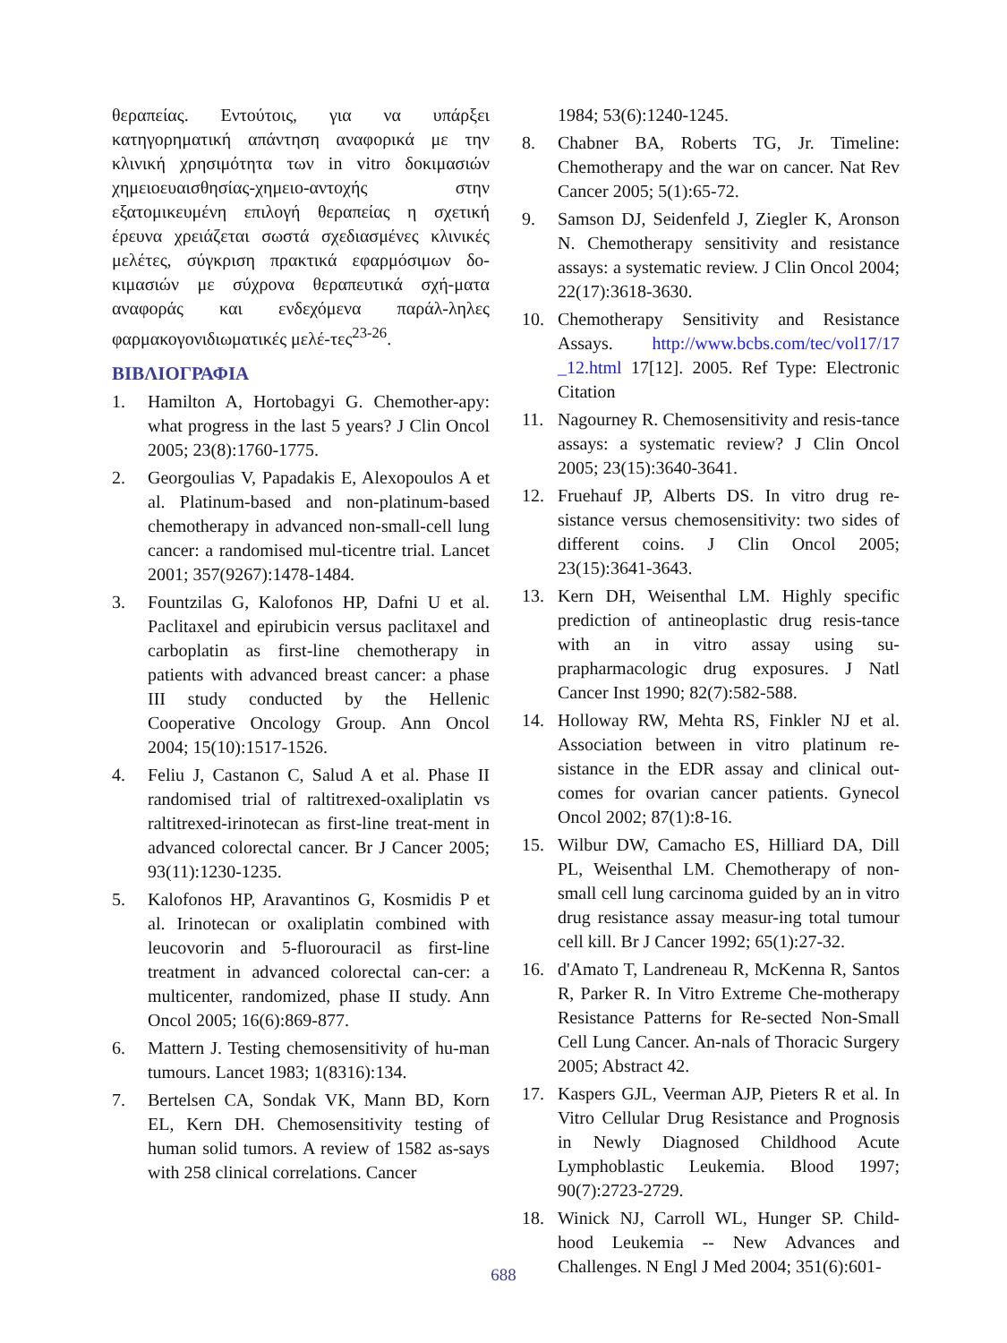θεραπείας. Εντούτοις, για να υπάρξει κατηγορηματική απάντηση αναφορικά με την κλινική χρησιμότητα των in vitro δοκιμασιών χημειοευαισθησίας-χημειο-αντοχής στην εξατομικευμένη επιλογή θεραπείας η σχετική έρευνα χρειάζεται σωστά σχεδιασμένες κλινικές μελέτες, σύγκριση πρακτικά εφαρμόσιμων δο-κιμασιών με σύχρονα θεραπευτικά σχή-ματα αναφοράς και ενδεχόμενα παράλ-ληλες φαρμακογονιδιωματικές μελέ-τες<sup>23-26</sup>.
ΒΙΒΛΙΟΓΡΑΦΙΑ
1. Hamilton A, Hortobagyi G. Chemother-apy: what progress in the last 5 years? J Clin Oncol 2005; 23(8):1760-1775.
2. Georgoulias V, Papadakis E, Alexopoulos A et al. Platinum-based and non-platinum-based chemotherapy in advanced non-small-cell lung cancer: a randomised mul-ticentre trial. Lancet 2001; 357(9267):1478-1484.
3. Fountzilas G, Kalofonos HP, Dafni U et al. Paclitaxel and epirubicin versus paclitaxel and carboplatin as first-line chemotherapy in patients with advanced breast cancer: a phase III study conducted by the Hellenic Cooperative Oncology Group. Ann Oncol 2004; 15(10):1517-1526.
4. Feliu J, Castanon C, Salud A et al. Phase II randomised trial of raltitrexed-oxaliplatin vs raltitrexed-irinotecan as first-line treat-ment in advanced colorectal cancer. Br J Cancer 2005; 93(11):1230-1235.
5. Kalofonos HP, Aravantinos G, Kosmidis P et al. Irinotecan or oxaliplatin combined with leucovorin and 5-fluorouracil as first-line treatment in advanced colorectal can-cer: a multicenter, randomized, phase II study. Ann Oncol 2005; 16(6):869-877.
6. Mattern J. Testing chemosensitivity of hu-man tumours. Lancet 1983; 1(8316):134.
7. Bertelsen CA, Sondak VK, Mann BD, Korn EL, Kern DH. Chemosensitivity testing of human solid tumors. A review of 1582 as-says with 258 clinical correlations. Cancer
1984; 53(6):1240-1245.
8. Chabner BA, Roberts TG, Jr. Timeline: Chemotherapy and the war on cancer. Nat Rev Cancer 2005; 5(1):65-72.
9. Samson DJ, Seidenfeld J, Ziegler K, Aronson N. Chemotherapy sensitivity and resistance assays: a systematic review. J Clin Oncol 2004; 22(17):3618-3630.
10. Chemotherapy Sensitivity and Resistance Assays. http://www.bcbs.com/tec/vol17/17 _12.html 17[12]. 2005. Ref Type: Electronic Citation
11. Nagourney R. Chemosensitivity and resis-tance assays: a systematic review? J Clin Oncol 2005; 23(15):3640-3641.
12. Fruehauf JP, Alberts DS. In vitro drug re-sistance versus chemosensitivity: two sides of different coins. J Clin Oncol 2005; 23(15):3641-3643.
13. Kern DH, Weisenthal LM. Highly specific prediction of antineoplastic drug resis-tance with an in vitro assay using su-prapharmacologic drug exposures. J Natl Cancer Inst 1990; 82(7):582-588.
14. Holloway RW, Mehta RS, Finkler NJ et al. Association between in vitro platinum re-sistance in the EDR assay and clinical out-comes for ovarian cancer patients. Gynecol Oncol 2002; 87(1):8-16.
15. Wilbur DW, Camacho ES, Hilliard DA, Dill PL, Weisenthal LM. Chemotherapy of non-small cell lung carcinoma guided by an in vitro drug resistance assay measur-ing total tumour cell kill. Br J Cancer 1992; 65(1):27-32.
16. d'Amato T, Landreneau R, McKenna R, Santos R, Parker R. In Vitro Extreme Che-motherapy Resistance Patterns for Re-sected Non-Small Cell Lung Cancer. An-nals of Thoracic Surgery 2005; Abstract 42.
17. Kaspers GJL, Veerman AJP, Pieters R et al. In Vitro Cellular Drug Resistance and Prognosis in Newly Diagnosed Childhood Acute Lymphoblastic Leukemia. Blood 1997; 90(7):2723-2729.
18. Winick NJ, Carroll WL, Hunger SP. Child-hood Leukemia -- New Advances and Challenges. N Engl J Med 2004; 351(6):601-
688